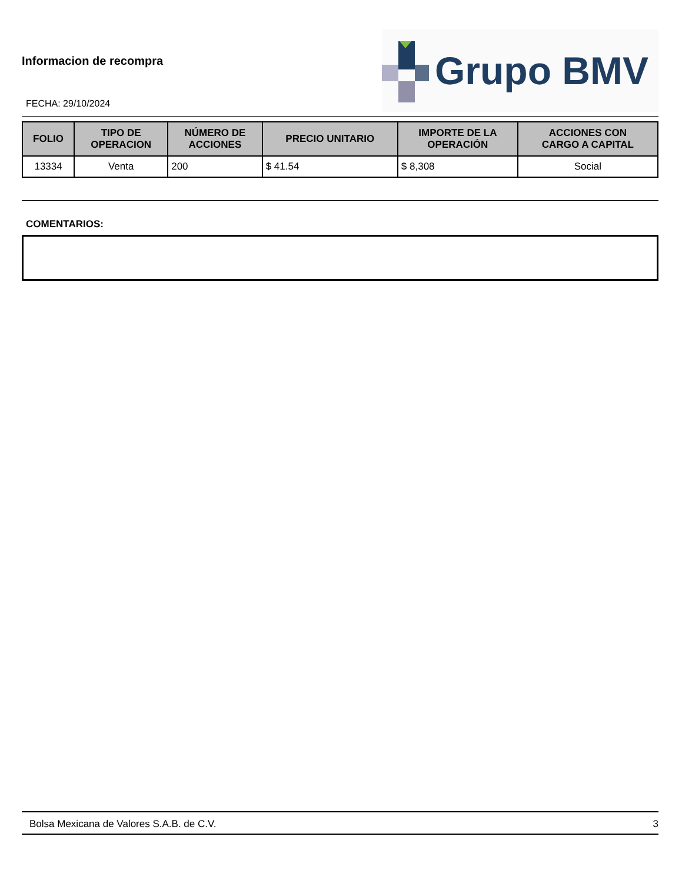Informacion de recompra
Grupo BMV
FECHA: 29/10/2024
| FOLIO | TIPO DE OPERACION | NÚMERO DE ACCIONES | PRECIO UNITARIO | IMPORTE DE LA OPERACIÓN | ACCIONES CON CARGO A CAPITAL |
| --- | --- | --- | --- | --- | --- |
| 13334 | Venta | 200 | $ 41.54 | $ 8,308 | Social |
COMENTARIOS:
Bolsa Mexicana de Valores S.A.B. de C.V. 3